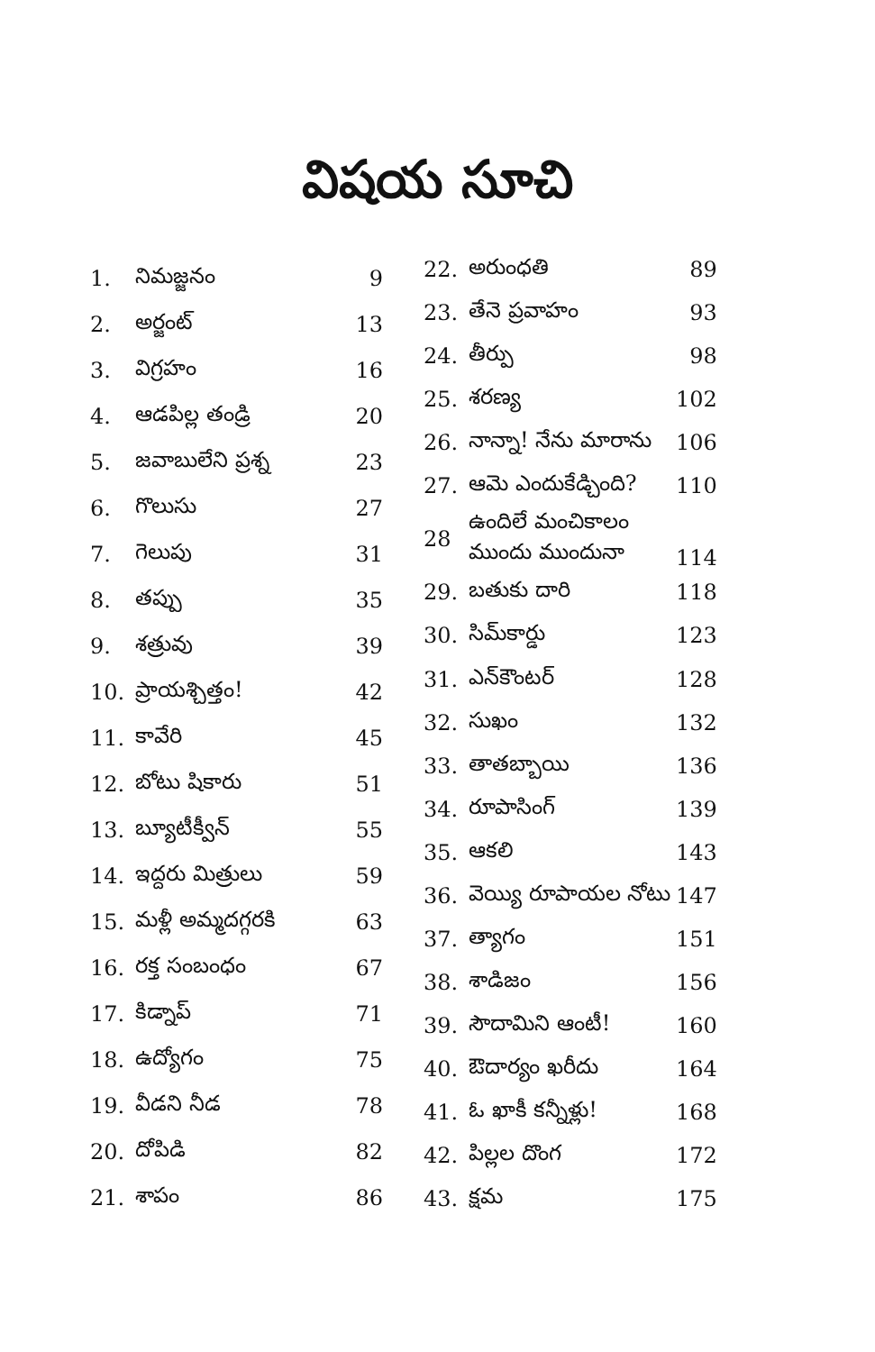విషయ సూచి
| 1. | నిమజ్జనం | 9 |
| 2. | అర్జంట్ | 13 |
| 3. | విగ్రహం | 16 |
| 4. | ఆడపిల్ల తండ్రి | 20 |
| 5. | జవాబులేని ప్రశ్న | 23 |
| 6. | గొలుసు | 27 |
| 7. | గెలుపు | 31 |
| 8. | తప్పు | 35 |
| 9. | శత్రువు | 39 |
| 10. | ప్రాయశ్చిత్తం! | 42 |
| 11. | కావేరి | 45 |
| 12. | బోటు షికారు | 51 |
| 13. | బ్యూటీక్వీన్ | 55 |
| 14. | ఇద్దరు మిత్రులు | 59 |
| 15. | మళ్లీ అమ్మదగ్గరకి | 63 |
| 16. | రక్త సంబంధం | 67 |
| 17. | కిడ్నాప్ | 71 |
| 18. | ఉద్యోగం | 75 |
| 19. | వీడని నీడ | 78 |
| 20. | దోపిడి | 82 |
| 21. | శాపం | 86 |
| 22. | అరుంధతి | 89 |
| 23. | తేనె ప్రవాహం | 93 |
| 24. | తీర్పు | 98 |
| 25. | శరణ్య | 102 |
| 26. | నాన్నా! నేను మారాను | 106 |
| 27. | ఆమె ఎందుకేడ్చింది? | 110 |
| 28 | ఉందిలే మంచికాలం ముందు ముందునా | 114 |
| 29. | బతుకు దారి | 118 |
| 30. | సిమ్‌కార్డు | 123 |
| 31. | ఎన్‌కౌంటర్ | 128 |
| 32. | సుఖం | 132 |
| 33. | తాతబ్బాయి | 136 |
| 34. | రూపాసింగ్ | 139 |
| 35. | ఆకలి | 143 |
| 36. | వెయ్యి రూపాయల నోటు | 147 |
| 37. | త్యాగం | 151 |
| 38. | శాడిజం | 156 |
| 39. | సౌదామిని ఆంటీ! | 160 |
| 40. | ఔదార్యం ఖరీదు | 164 |
| 41. | ఓ ఖాకీ కన్నీళ్లు! | 168 |
| 42. | పిల్లల దొంగ | 172 |
| 43. | క్షమ | 175 |